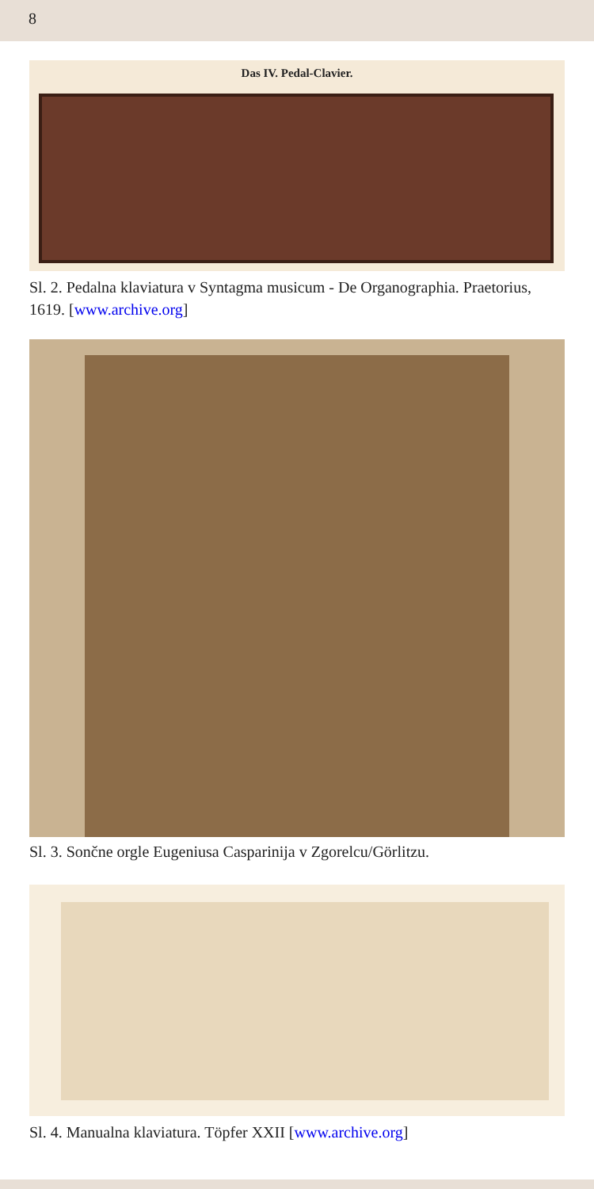8
Das IV. Pedal-Clavier.
Sl. 2. Pedalna klaviatura v Syntagma musicum - De Organographia. Praetorius, 1619. [www.archive.org]
Sl. 3. Sončne orgle Eugeniusa Casparinija v Zgorelcu/Görlitzu.
Sl. 4. Manualna klaviatura. Töpfer XXII [www.archive.org]